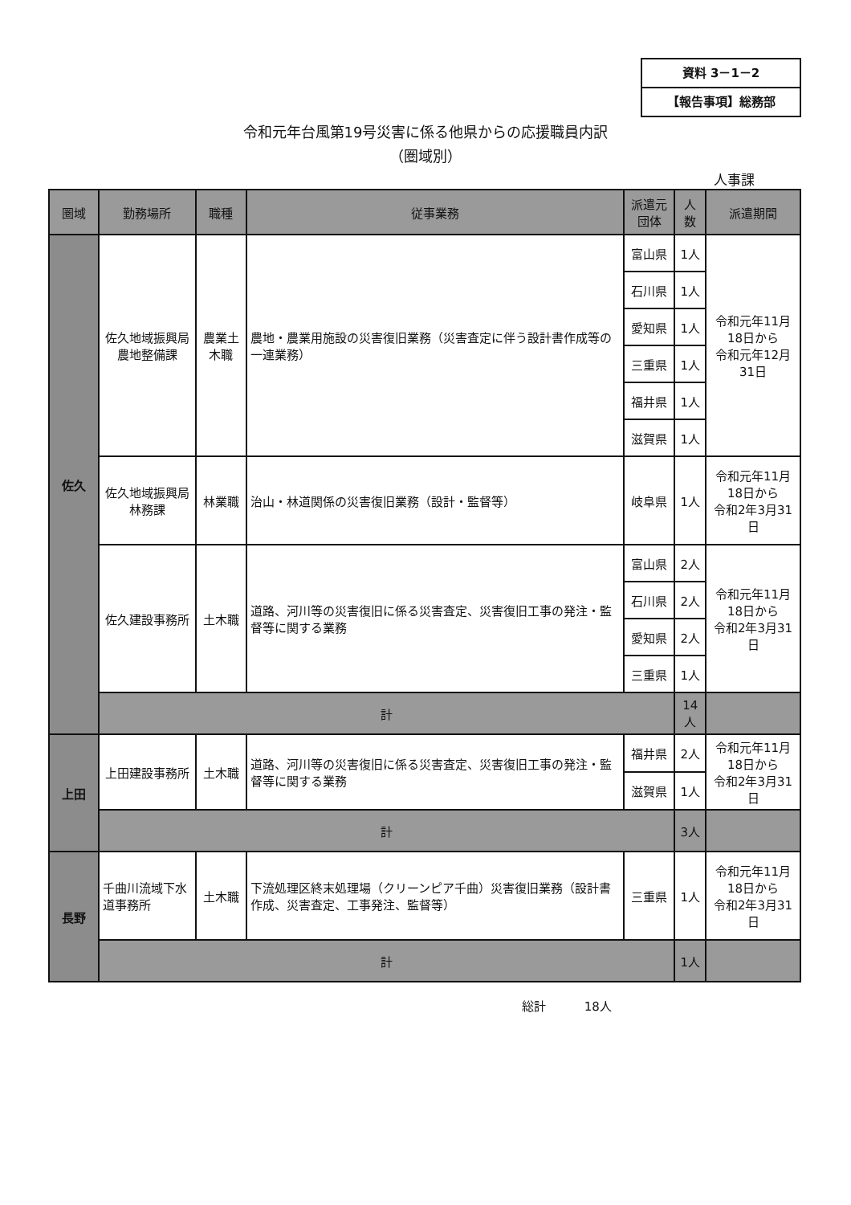資料 3－1－2
【報告事項】総務部
令和元年台風第19号災害に係る他県からの応援職員内訳
（圏域別）
人事課
| 圏域 | 勤務場所 | 職種 | 従事業務 | 派遣元団体 | 人数 | 派遣期間 |
| --- | --- | --- | --- | --- | --- | --- |
| 佐久 | 佐久地域振興局 農地整備課 | 農業土木職 | 農地・農業用施設の災害復旧業務（災害査定に伴う設計書作成等の一連業務） | 富山県 | 1人 | 令和元年11月18日から 令和元年12月31日 |
| | | | | 石川県 | 1人 | |
| | | | | 愛知県 | 1人 | |
| | | | | 三重県 | 1人 | |
| | | | | 福井県 | 1人 | |
| | | | | 滋賀県 | 1人 | |
| | 佐久地域振興局 林務課 | 林業職 | 治山・林道関係の災害復旧業務（設計・監督等） | 岐阜県 | 1人 | 令和元年11月18日から 令和2年3月31日 |
| | 佐久建設事務所 | 土木職 | 道路、河川等の災害復旧に係る災害査定、災害復旧工事の発注・監督等に関する業務 | 富山県 | 2人 | 令和元年11月18日から 令和2年3月31日 |
| | | | | 石川県 | 2人 | |
| | | | | 愛知県 | 2人 | |
| | | | | 三重県 | 1人 | |
| | 計 | | | | 14人 | |
| 上田 | 上田建設事務所 | 土木職 | 道路、河川等の災害復旧に係る災害査定、災害復旧工事の発注・監督等に関する業務 | 福井県 | 2人 | 令和元年11月18日から 令和2年3月31日 |
| | | | | 滋賀県 | 1人 | |
| | 計 | | | | 3人 | |
| 長野 | 千曲川流域下水道事務所 | 土木職 | 下流処理区終末処理場（クリーンピア千曲）災害復旧業務（設計書作成、災害査定、工事発注、監督等） | 三重県 | 1人 | 令和元年11月18日から 令和2年3月31日 |
| | 計 | | | | 1人 | |
総計 18人